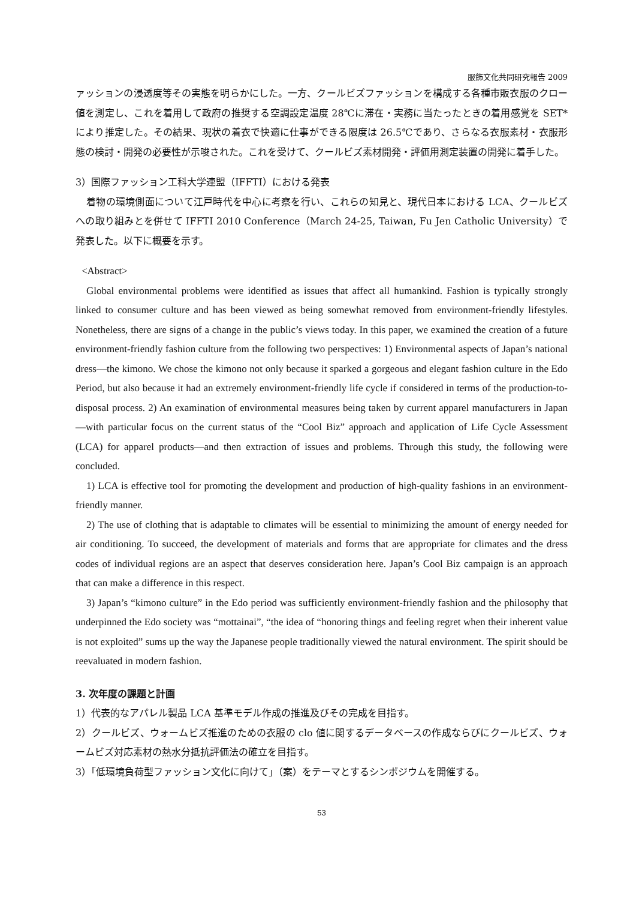服飾文化共同研究報告 2009
ァッションの浸透度等その実態を明らかにした。一方、クールビズファッションを構成する各種市販衣服のクロー値を測定し、これを着用して政府の推奨する空調設定温度 28℃に滞在・実務に当たったときの着用感覚を SET* により推定した。その結果、現状の着衣で快適に仕事ができる限度は 26.5℃であり、さらなる衣服素材・衣服形態の検討・開発の必要性が示唆された。これを受けて、クールビズ素材開発・評価用測定装置の開発に着手した。
3）国際ファッション工科大学連盟（IFFTI）における発表
着物の環境側面について江戸時代を中心に考察を行い、これらの知見と、現代日本における LCA、クールビズへの取り組みとを併せて IFFTI 2010 Conference（March 24-25, Taiwan, Fu Jen Catholic University）で発表した。以下に概要を示す。
<Abstract>
Global environmental problems were identified as issues that affect all humankind. Fashion is typically strongly linked to consumer culture and has been viewed as being somewhat removed from environment-friendly lifestyles. Nonetheless, there are signs of a change in the public’s views today. In this paper, we examined the creation of a future environment-friendly fashion culture from the following two perspectives: 1) Environmental aspects of Japan’s national dress—the kimono. We chose the kimono not only because it sparked a gorgeous and elegant fashion culture in the Edo Period, but also because it had an extremely environment-friendly life cycle if considered in terms of the production-to-disposal process. 2) An examination of environmental measures being taken by current apparel manufacturers in Japan—with particular focus on the current status of the “Cool Biz” approach and application of Life Cycle Assessment (LCA) for apparel products—and then extraction of issues and problems. Through this study, the following were concluded.
1) LCA is effective tool for promoting the development and production of high-quality fashions in an environment-friendly manner.
2) The use of clothing that is adaptable to climates will be essential to minimizing the amount of energy needed for air conditioning. To succeed, the development of materials and forms that are appropriate for climates and the dress codes of individual regions are an aspect that deserves consideration here. Japan’s Cool Biz campaign is an approach that can make a difference in this respect.
3) Japan’s “kimono culture” in the Edo period was sufficiently environment-friendly fashion and the philosophy that underpinned the Edo society was “mottainai”, “the idea of “honoring things and feeling regret when their inherent value is not exploited” sums up the way the Japanese people traditionally viewed the natural environment. The spirit should be reevaluated in modern fashion.
3. 次年度の課題と計画
1）代表的なアパレル製品 LCA 基準モデル作成の推進及びその完成を目指す。
2）クールビズ、ウォームビズ推進のための衣服の clo 値に関するデータベースの作成ならびにクールビズ、ウォームビズ対応素材の熱水分抵抗評価法の確立を目指す。
3）「低環境負荷型ファッション文化に向けて」（案）をテーマとするシンポジウムを開催する。
53